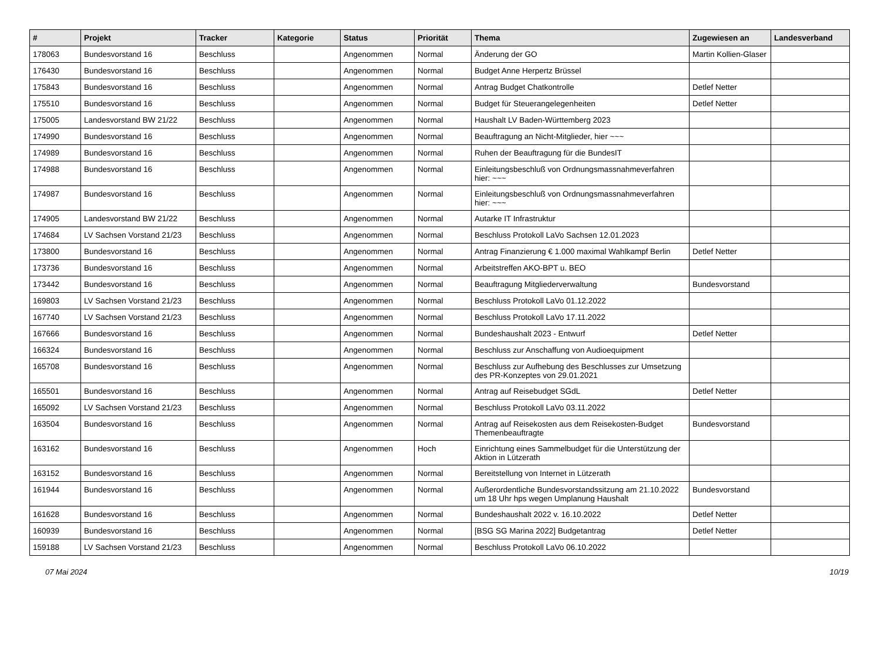| # | Projekt | Tracker | Kategorie | Status | Priorität | Thema | Zugewiesen an | Landesverband |
| --- | --- | --- | --- | --- | --- | --- | --- | --- |
| 178063 | Bundesvorstand 16 | Beschluss | | Angenommen | Normal | Änderung der GO | Martin Kollien-Glaser | |
| 176430 | Bundesvorstand 16 | Beschluss | | Angenommen | Normal | Budget Anne Herpertz Brüssel | | |
| 175843 | Bundesvorstand 16 | Beschluss | | Angenommen | Normal | Antrag Budget Chatkontrolle | Detlef Netter | |
| 175510 | Bundesvorstand 16 | Beschluss | | Angenommen | Normal | Budget für Steuerangelegenheiten | Detlef Netter | |
| 175005 | Landesvorstand BW 21/22 | Beschluss | | Angenommen | Normal | Haushalt LV Baden-Württemberg 2023 | | |
| 174990 | Bundesvorstand 16 | Beschluss | | Angenommen | Normal | Beauftragung an Nicht-Mitglieder, hier ~~~ | | |
| 174989 | Bundesvorstand 16 | Beschluss | | Angenommen | Normal | Ruhen der Beauftragung für die BundesIT | | |
| 174988 | Bundesvorstand 16 | Beschluss | | Angenommen | Normal | Einleitungsbeschluß von Ordnungsmassnahmeverfahren hier: ~~~ | | |
| 174987 | Bundesvorstand 16 | Beschluss | | Angenommen | Normal | Einleitungsbeschluß von Ordnungsmassnahmeverfahren hier: ~~~ | | |
| 174905 | Landesvorstand BW 21/22 | Beschluss | | Angenommen | Normal | Autarke IT Infrastruktur | | |
| 174684 | LV Sachsen Vorstand 21/23 | Beschluss | | Angenommen | Normal | Beschluss Protokoll LaVo Sachsen 12.01.2023 | | |
| 173800 | Bundesvorstand 16 | Beschluss | | Angenommen | Normal | Antrag Finanzierung € 1.000 maximal Wahlkampf Berlin | Detlef Netter | |
| 173736 | Bundesvorstand 16 | Beschluss | | Angenommen | Normal | Arbeitstreffen AKO-BPT u. BEO | | |
| 173442 | Bundesvorstand 16 | Beschluss | | Angenommen | Normal | Beauftragung Mitgliederverwaltung | Bundesvorstand | |
| 169803 | LV Sachsen Vorstand 21/23 | Beschluss | | Angenommen | Normal | Beschluss Protokoll LaVo 01.12.2022 | | |
| 167740 | LV Sachsen Vorstand 21/23 | Beschluss | | Angenommen | Normal | Beschluss Protokoll LaVo 17.11.2022 | | |
| 167666 | Bundesvorstand 16 | Beschluss | | Angenommen | Normal | Bundeshaushalt 2023 - Entwurf | Detlef Netter | |
| 166324 | Bundesvorstand 16 | Beschluss | | Angenommen | Normal | Beschluss zur Anschaffung von Audioequipment | | |
| 165708 | Bundesvorstand 16 | Beschluss | | Angenommen | Normal | Beschluss zur Aufhebung des Beschlusses zur Umsetzung des PR-Konzeptes von 29.01.2021 | | |
| 165501 | Bundesvorstand 16 | Beschluss | | Angenommen | Normal | Antrag auf Reisebudget SGdL | Detlef Netter | |
| 165092 | LV Sachsen Vorstand 21/23 | Beschluss | | Angenommen | Normal | Beschluss Protokoll LaVo 03.11.2022 | | |
| 163504 | Bundesvorstand 16 | Beschluss | | Angenommen | Normal | Antrag auf Reisekosten aus dem Reisekosten-Budget Themenbeauftragte | Bundesvorstand | |
| 163162 | Bundesvorstand 16 | Beschluss | | Angenommen | Hoch | Einrichtung eines Sammelbudget für die Unterstützung der Aktion in Lützerath | | |
| 163152 | Bundesvorstand 16 | Beschluss | | Angenommen | Normal | Bereitstellung von Internet in Lützerath | | |
| 161944 | Bundesvorstand 16 | Beschluss | | Angenommen | Normal | Außerordentliche Bundesvorstandssitzung am 21.10.2022 um 18 Uhr hps wegen Umplanung Haushalt | Bundesvorstand | |
| 161628 | Bundesvorstand 16 | Beschluss | | Angenommen | Normal | Bundeshaushalt 2022 v. 16.10.2022 | Detlef Netter | |
| 160939 | Bundesvorstand 16 | Beschluss | | Angenommen | Normal | [BSG SG Marina 2022] Budgetantrag | Detlef Netter | |
| 159188 | LV Sachsen Vorstand 21/23 | Beschluss | | Angenommen | Normal | Beschluss Protokoll LaVo 06.10.2022 | | |
07 Mai 2024 10/19